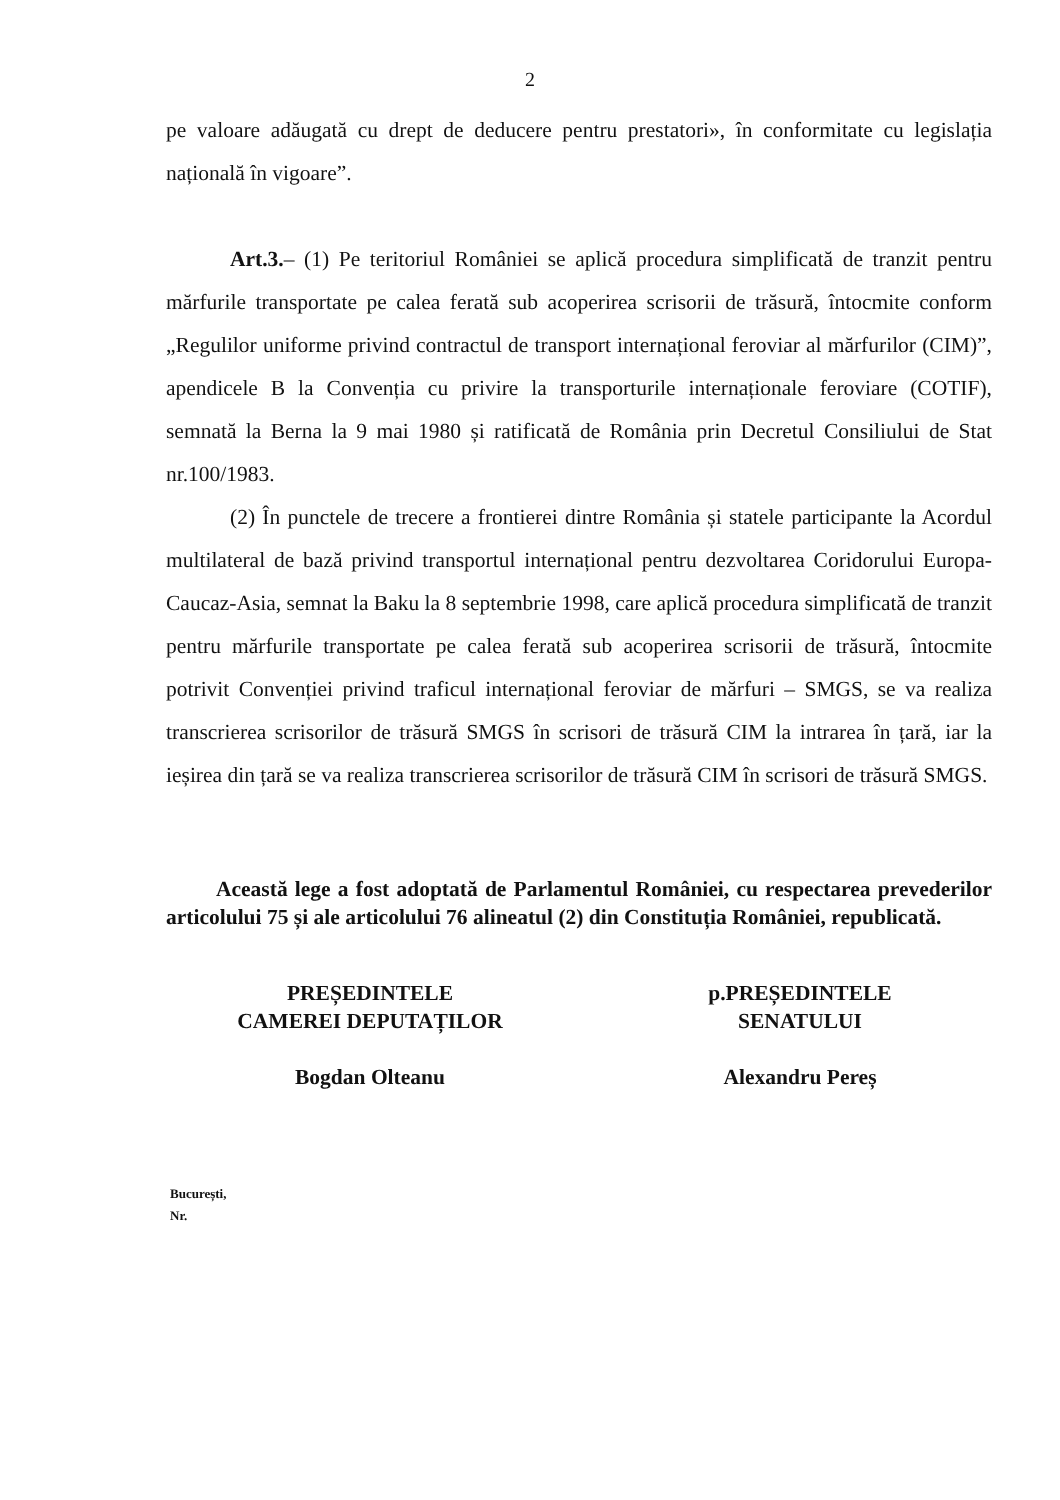2
pe valoare adăugată cu drept de deducere pentru prestatori», în conformitate cu legislația națională în vigoare”.
Art.3.– (1) Pe teritoriul României se aplică procedura simplificată de tranzit pentru mărfurile transportate pe calea ferată sub acoperirea scrisorii de trăsură, întocmite conform „Regulilor uniforme privind contractul de transport internațional feroviar al mărfurilor (CIM)”, apendicele B la Convenția cu privire la transporturile internaționale feroviare (COTIF), semnată la Berna la 9 mai 1980 și ratificată de România prin Decretul Consiliului de Stat nr.100/1983.
(2) În punctele de trecere a frontierei dintre România și statele participante la Acordul multilateral de bază privind transportul internațional pentru dezvoltarea Coridorului Europa-Caucaz-Asia, semnat la Baku la 8 septembrie 1998, care aplică procedura simplificată de tranzit pentru mărfurile transportate pe calea ferată sub acoperirea scrisorii de trăsură, întocmite potrivit Convenției privind traficul internațional feroviar de mărfuri – SMGS, se va realiza transcrierea scrisorilor de trăsură SMGS în scrisori de trăsură CIM la intrarea în țară, iar la ieșirea din țară se va realiza transcrierea scrisorilor de trăsură CIM în scrisori de trăsură SMGS.
Această lege a fost adoptată de Parlamentul României, cu respectarea prevederilor articolului 75 și ale articolului 76 alineatul (2) din Constituția României, republicată.
PREȘEDINTELE
CAMEREI DEPUTAȚILOR
Bogdan Olteanu
p.PREȘEDINTELE
SENATULUI
Alexandru Pereș
București,
Nr.